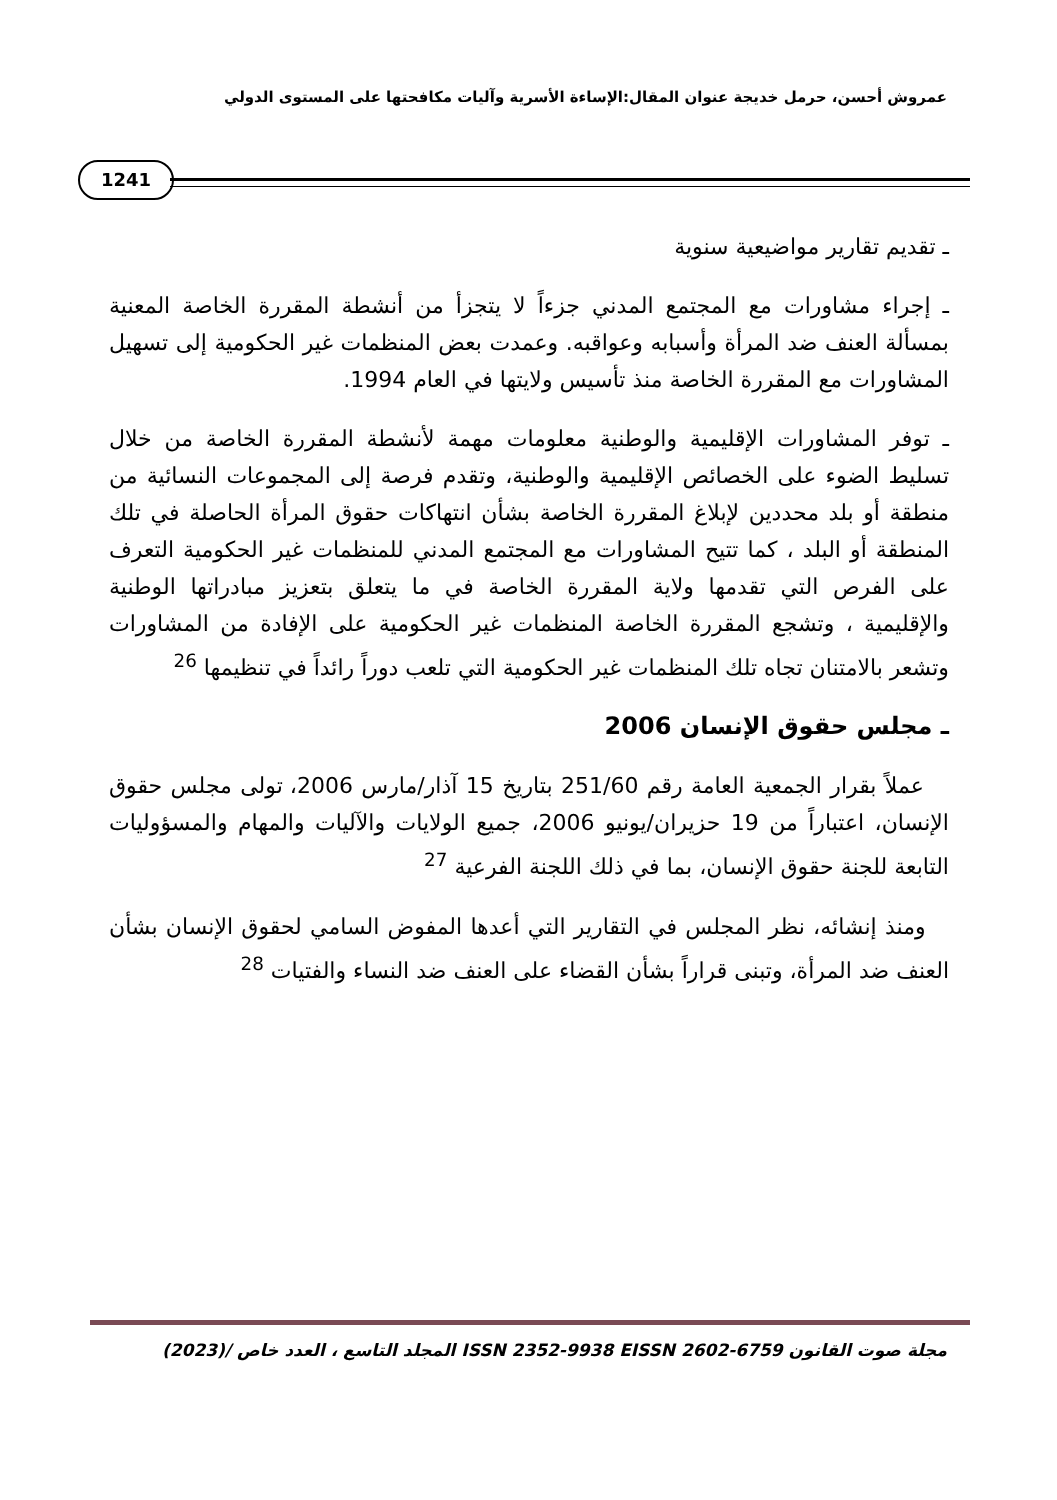عمروش أحسن، حرمل خديجة عنوان المقال:الإساءة الأسرية وآليات مكافحتها على المستوى الدولي
1241
ـ تقديم تقارير مواضيعية سنوية
ـ إجراء مشاورات مع المجتمع المدني جزءاً لا يتجزأ من أنشطة المقررة الخاصة المعنية بمسألة العنف ضد المرأة وأسبابه وعواقبه. وعمدت بعض المنظمات غير الحكومية إلى تسهيل المشاورات مع المقررة الخاصة منذ تأسيس ولايتها في العام 1994.
ـ توفر المشاورات الإقليمية والوطنية معلومات مهمة لأنشطة المقررة الخاصة من خلال تسليط الضوء على الخصائص الإقليمية والوطنية، وتقدم فرصة إلى المجموعات النسائية من منطقة أو بلد محددين لإبلاغ المقررة الخاصة بشأن انتهاكات حقوق المرأة الحاصلة في تلك المنطقة أو البلد ، كما تتيح المشاورات مع المجتمع المدني للمنظمات غير الحكومية التعرف على الفرص التي تقدمها ولاية المقررة الخاصة في ما يتعلق بتعزيز مبادراتها الوطنية والإقليمية ، وتشجع المقررة الخاصة المنظمات غير الحكومية على الإفادة من المشاورات وتشعر بالامتنان تجاه تلك المنظمات غير الحكومية التي تلعب دوراً رائداً في تنظيمها <sup>26</sup>
ـ مجلس حقوق الإنسان 2006
عملاً بقرار الجمعية العامة رقم 251/60 بتاريخ 15 آذار/مارس 2006، تولى مجلس حقوق الإنسان، اعتباراً من 19 حزيران/يونيو 2006، جميع الولايات والآليات والمهام والمسؤوليات التابعة للجنة حقوق الإنسان، بما في ذلك اللجنة الفرعية <sup>27</sup>
ومنذ إنشائه، نظر المجلس في التقارير التي أعدها المفوض السامي لحقوق الإنسان بشأن العنف ضد المرأة، وتبنى قراراً بشأن القضاء على العنف ضد النساء والفتيات <sup>28</sup>
مجلة صوت القانون ISSN 2352-9938 EISSN 2602-6759 المجلد التاسع ، العدد خاص /(2023)